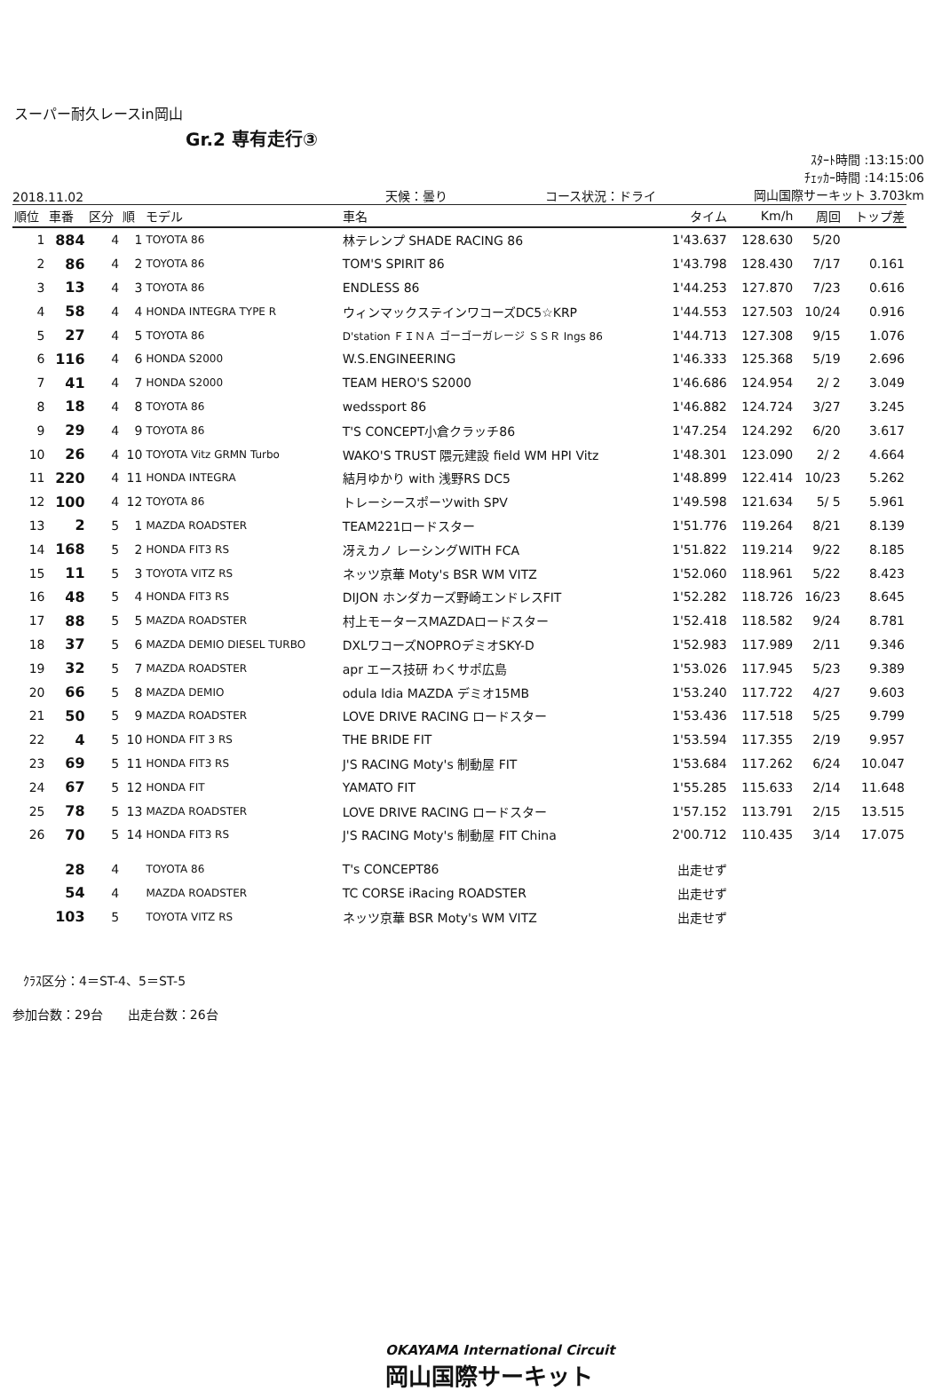スーパー耐久レースin岡山
Gr.2 専有走行③
2018.11.02 天候：曇り コース状況：ドライ
ｽﾀｰﾄ時間 :13:15:00
ﾁｪｯｶｰ時間 :14:15:06
岡山国際サーキット 3.703km
| 順位 | 車番 | 区分 | 順 | モデル | 車名 | タイム | Km/h | 周回 | トップ差 |
| --- | --- | --- | --- | --- | --- | --- | --- | --- | --- |
| 1 | 884 | 4 | 1 | TOYOTA 86 | 林テレンプ SHADE RACING 86 | 1'43.637 | 128.630 | 5/20 | |
| 2 | 86 | 4 | 2 | TOYOTA 86 | TOM'S SPIRIT 86 | 1'43.798 | 128.430 | 7/17 | 0.161 |
| 3 | 13 | 4 | 3 | TOYOTA 86 | ENDLESS 86 | 1'44.253 | 127.870 | 7/23 | 0.616 |
| 4 | 58 | 4 | 4 | HONDA INTEGRA TYPE R | ウィンマックステインワコーズDC5☆KRP | 1'44.553 | 127.503 | 10/24 | 0.916 |
| 5 | 27 | 4 | 5 | TOYOTA 86 | D'station ＦＩＮＡ ゴーゴーガレージ ＳＳＲ Ings 86 | 1'44.713 | 127.308 | 9/15 | 1.076 |
| 6 | 116 | 4 | 6 | HONDA S2000 | W.S.ENGINEERING | 1'46.333 | 125.368 | 5/19 | 2.696 |
| 7 | 41 | 4 | 7 | HONDA S2000 | TEAM HERO'S S2000 | 1'46.686 | 124.954 | 2/ 2 | 3.049 |
| 8 | 18 | 4 | 8 | TOYOTA 86 | wedssport 86 | 1'46.882 | 124.724 | 3/27 | 3.245 |
| 9 | 29 | 4 | 9 | TOYOTA 86 | T'S CONCEPT小倉クラッチ86 | 1'47.254 | 124.292 | 6/20 | 3.617 |
| 10 | 26 | 4 | 10 | TOYOTA Vitz GRMN Turbo | WAKO'S TRUST 隈元建設 field WM HPI Vitz | 1'48.301 | 123.090 | 2/ 2 | 4.664 |
| 11 | 220 | 4 | 11 | HONDA INTEGRA | 結月ゆかり with 浅野RS DC5 | 1'48.899 | 122.414 | 10/23 | 5.262 |
| 12 | 100 | 4 | 12 | TOYOTA 86 | トレーシースポーツwith SPV | 1'49.598 | 121.634 | 5/ 5 | 5.961 |
| 13 | 2 | 5 | 1 | MAZDA ROADSTER | TEAM221ロードスター | 1'51.776 | 119.264 | 8/21 | 8.139 |
| 14 | 168 | 5 | 2 | HONDA FIT3 RS | 冴えカノ レーシングWITH FCA | 1'51.822 | 119.214 | 9/22 | 8.185 |
| 15 | 11 | 5 | 3 | TOYOTA VITZ RS | ネッツ京華 Moty's BSR WM VITZ | 1'52.060 | 118.961 | 5/22 | 8.423 |
| 16 | 48 | 5 | 4 | HONDA FIT3 RS | DIJON ホンダカーズ野崎エンドレスFIT | 1'52.282 | 118.726 | 16/23 | 8.645 |
| 17 | 88 | 5 | 5 | MAZDA ROADSTER | 村上モータースMAZDAロードスター | 1'52.418 | 118.582 | 9/24 | 8.781 |
| 18 | 37 | 5 | 6 | MAZDA DEMIO DIESEL TURBO | DXLワコーズNOPROデミオSKY-D | 1'52.983 | 117.989 | 2/11 | 9.346 |
| 19 | 32 | 5 | 7 | MAZDA ROADSTER | apr エース技研 わくサポ広島 | 1'53.026 | 117.945 | 5/23 | 9.389 |
| 20 | 66 | 5 | 8 | MAZDA DEMIO | odula Idia MAZDA デミオ15MB | 1'53.240 | 117.722 | 4/27 | 9.603 |
| 21 | 50 | 5 | 9 | MAZDA ROADSTER | LOVE DRIVE RACING ロードスター | 1'53.436 | 117.518 | 5/25 | 9.799 |
| 22 | 4 | 5 | 10 | HONDA FIT 3 RS | THE BRIDE FIT | 1'53.594 | 117.355 | 2/19 | 9.957 |
| 23 | 69 | 5 | 11 | HONDA FIT3 RS | J'S RACING Moty's 制動屋 FIT | 1'53.684 | 117.262 | 6/24 | 10.047 |
| 24 | 67 | 5 | 12 | HONDA FIT | YAMATO FIT | 1'55.285 | 115.633 | 2/14 | 11.648 |
| 25 | 78 | 5 | 13 | MAZDA ROADSTER | LOVE DRIVE RACING ロードスター | 1'57.152 | 113.791 | 2/15 | 13.515 |
| 26 | 70 | 5 | 14 | HONDA FIT3 RS | J'S RACING Moty's 制動屋 FIT China | 2'00.712 | 110.435 | 3/14 | 17.075 |
| | 28 | 4 | | TOYOTA 86 | T's CONCEPT86 | 出走せず | | | |
| | 54 | 4 | | MAZDA ROADSTER | TC CORSE iRacing ROADSTER | 出走せず | | | |
| | 103 | 5 | | TOYOTA VITZ RS | ネッツ京華 BSR Moty's WM VITZ | 出走せず | | | |
ｸﾗｽ区分：4＝ST-4、5＝ST-5
参加台数：29台　　出走台数：26台
OKAYAMA International Circuit
岡山国際サーキット